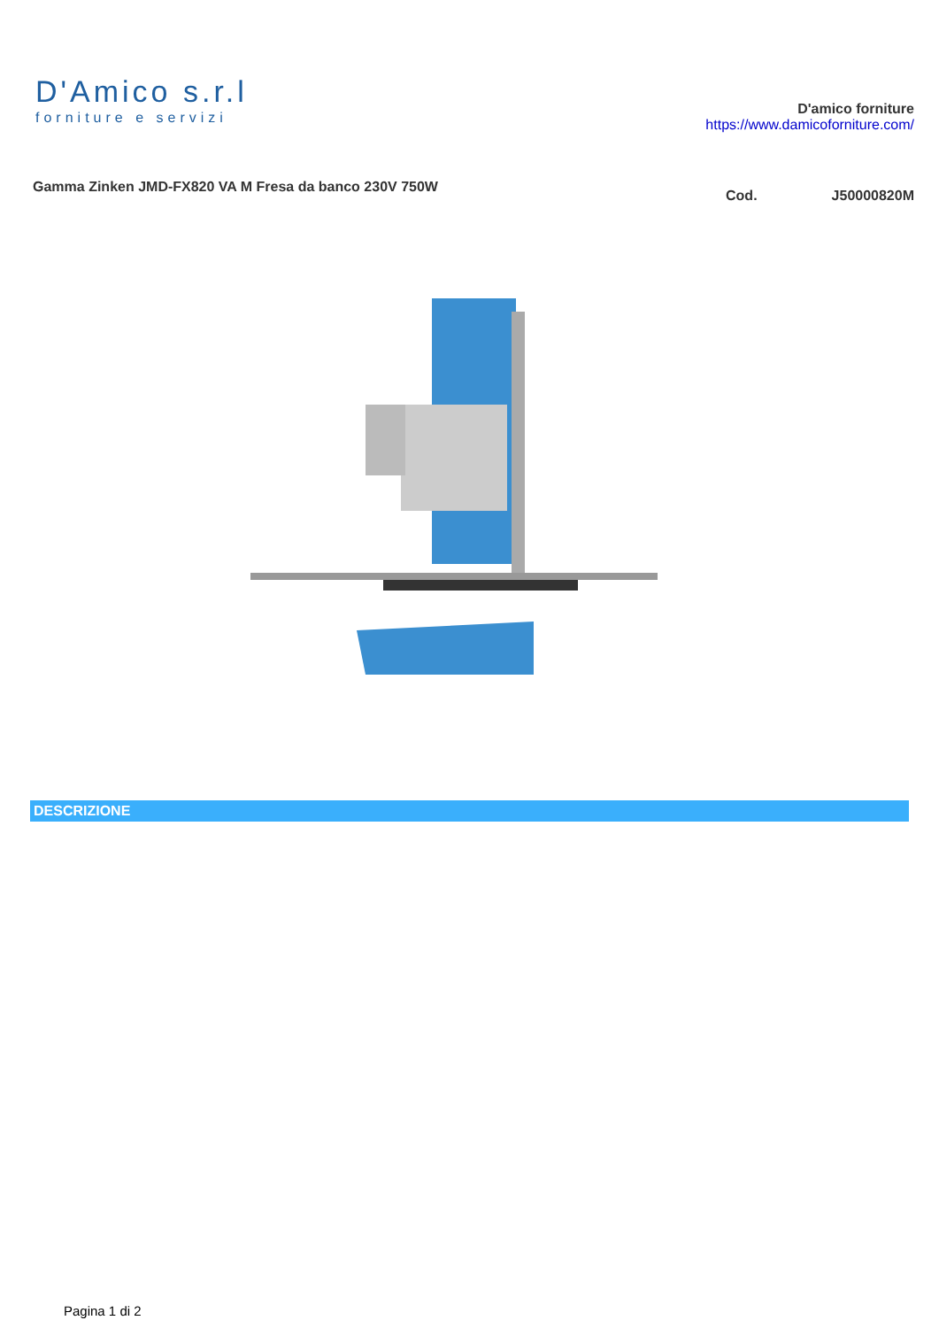D'Amico s.r.l
forniture e servizi
D'amico forniture
https://www.damicoforniture.com/
Gamma Zinken JMD-FX820 VA M Fresa da banco 230V 750W
Cod. J50000820M
DESCRIZIONE
Pagina 1 di 2